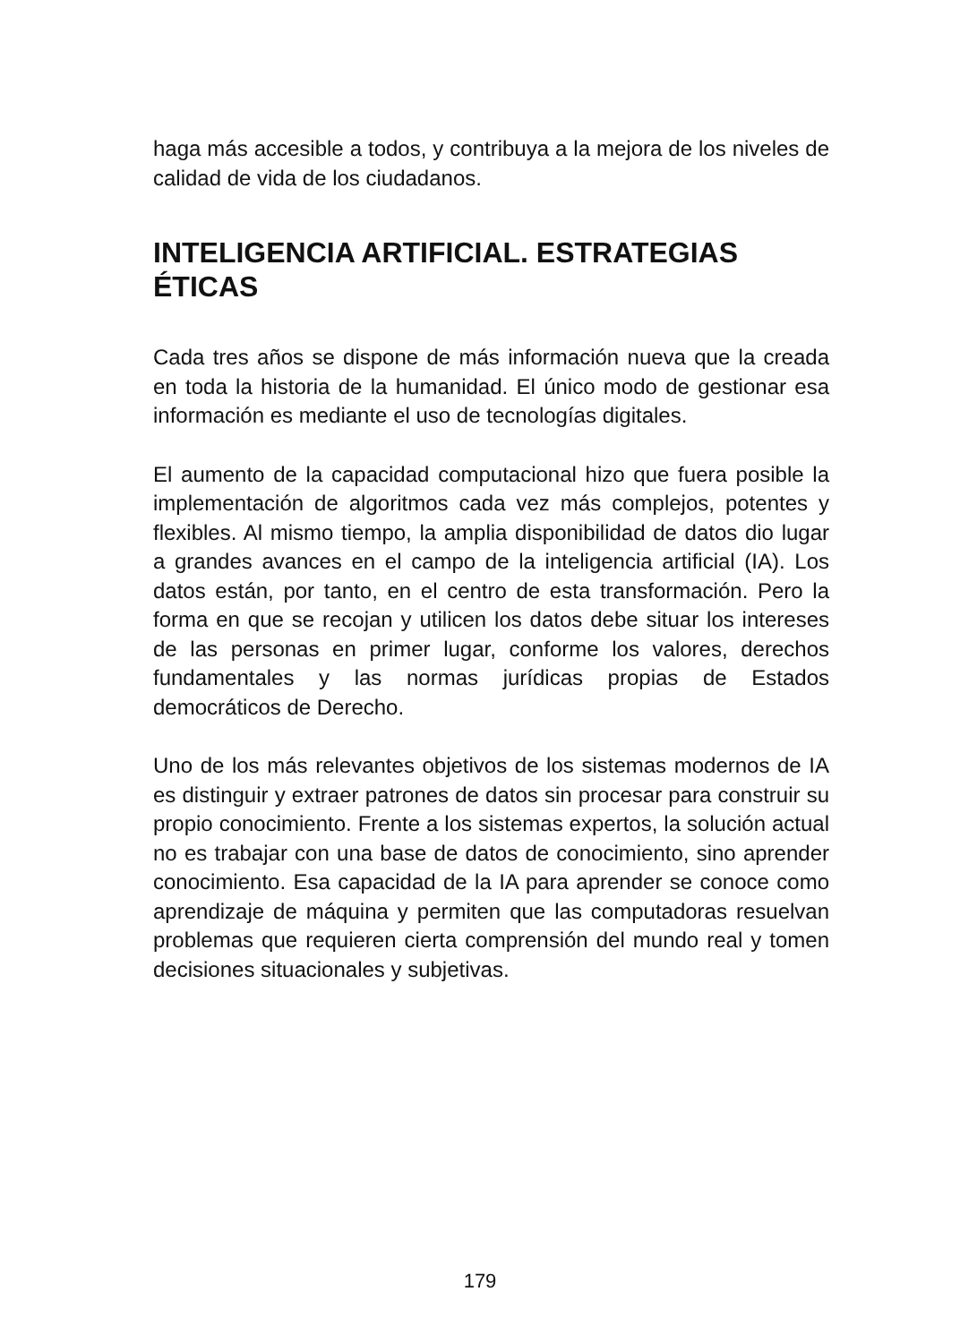haga más accesible a todos, y contribuya a la mejora de los niveles de calidad de vida de los ciudadanos.
INTELIGENCIA ARTIFICIAL. ESTRATEGIAS ÉTICAS
Cada tres años se dispone de más información nueva que la creada en toda la historia de la humanidad. El único modo de gestionar esa información es mediante el uso de tecnologías digitales.
El aumento de la capacidad computacional hizo que fuera posible la implementación de algoritmos cada vez más complejos, potentes y flexibles. Al mismo tiempo, la amplia disponibilidad de datos dio lugar a grandes avances en el campo de la inteligencia artificial (IA). Los datos están, por tanto, en el centro de esta transformación. Pero la forma en que se recojan y utilicen los datos debe situar los intereses de las personas en primer lugar, conforme los valores, derechos fundamentales y las normas jurídicas propias de Estados democráticos de Derecho.
Uno de los más relevantes objetivos de los sistemas modernos de IA es distinguir y extraer patrones de datos sin procesar para construir su propio conocimiento. Frente a los sistemas expertos, la solución actual no es trabajar con una base de datos de conocimiento, sino aprender conocimiento. Esa capacidad de la IA para aprender se conoce como aprendizaje de máquina y permiten que las computadoras resuelvan problemas que requieren cierta comprensión del mundo real y tomen decisiones situacionales y subjetivas.
179